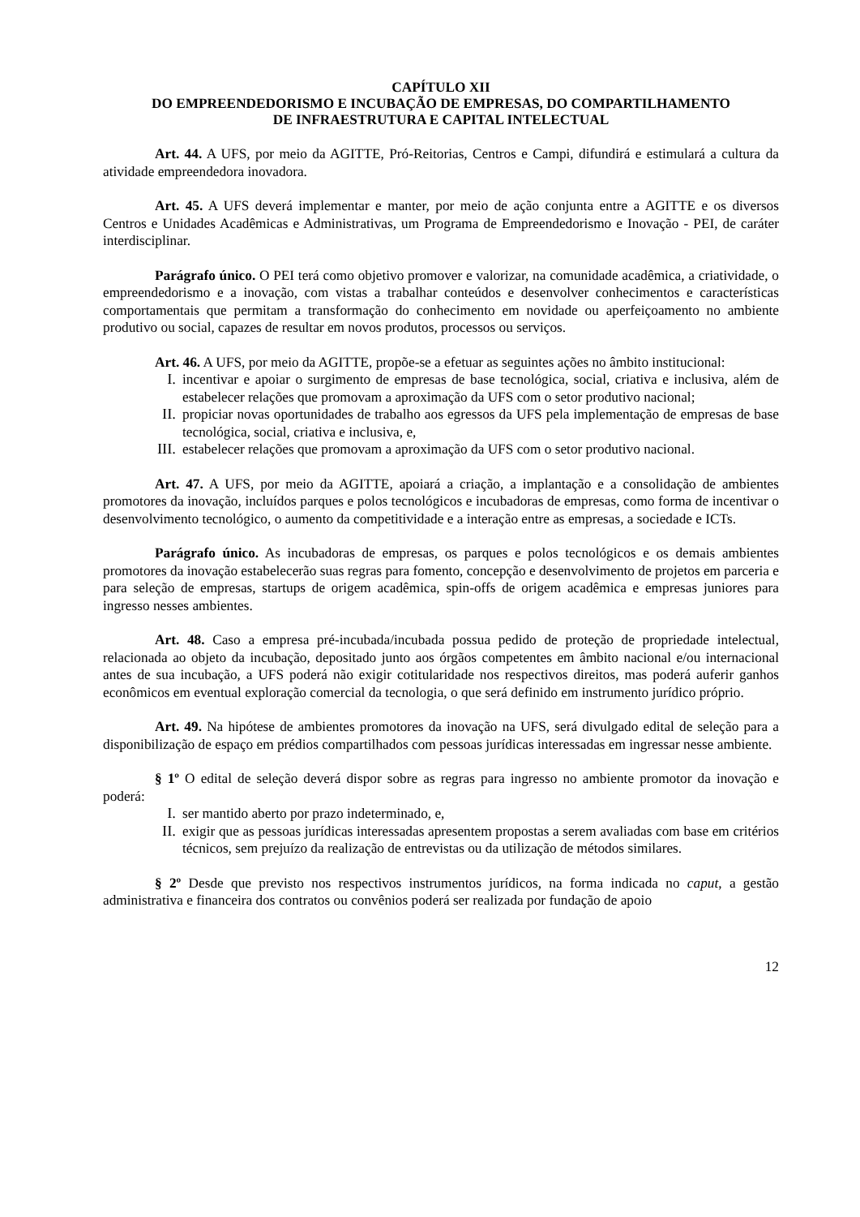CAPÍTULO XII
DO EMPREENDEDORISMO E INCUBAÇÃO DE EMPRESAS, DO COMPARTILHAMENTO
DE INFRAESTRUTURA E CAPITAL INTELECTUAL
Art. 44. A UFS, por meio da AGITTE, Pró-Reitorias, Centros e Campi, difundirá e estimulará a cultura da atividade empreendedora inovadora.
Art. 45. A UFS deverá implementar e manter, por meio de ação conjunta entre a AGITTE e os diversos Centros e Unidades Acadêmicas e Administrativas, um Programa de Empreendedorismo e Inovação - PEI, de caráter interdisciplinar.
Parágrafo único. O PEI terá como objetivo promover e valorizar, na comunidade acadêmica, a criatividade, o empreendedorismo e a inovação, com vistas a trabalhar conteúdos e desenvolver conhecimentos e características comportamentais que permitam a transformação do conhecimento em novidade ou aperfeiçoamento no ambiente produtivo ou social, capazes de resultar em novos produtos, processos ou serviços.
Art. 46. A UFS, por meio da AGITTE, propõe-se a efetuar as seguintes ações no âmbito institucional:
I. incentivar e apoiar o surgimento de empresas de base tecnológica, social, criativa e inclusiva, além de estabelecer relações que promovam a aproximação da UFS com o setor produtivo nacional;
II. propiciar novas oportunidades de trabalho aos egressos da UFS pela implementação de empresas de base tecnológica, social, criativa e inclusiva, e,
III. estabelecer relações que promovam a aproximação da UFS com o setor produtivo nacional.
Art. 47. A UFS, por meio da AGITTE, apoiará a criação, a implantação e a consolidação de ambientes promotores da inovação, incluídos parques e polos tecnológicos e incubadoras de empresas, como forma de incentivar o desenvolvimento tecnológico, o aumento da competitividade e a interação entre as empresas, a sociedade e ICTs.
Parágrafo único. As incubadoras de empresas, os parques e polos tecnológicos e os demais ambientes promotores da inovação estabelecerão suas regras para fomento, concepção e desenvolvimento de projetos em parceria e para seleção de empresas, startups de origem acadêmica, spin-offs de origem acadêmica e empresas juniores para ingresso nesses ambientes.
Art. 48. Caso a empresa pré-incubada/incubada possua pedido de proteção de propriedade intelectual, relacionada ao objeto da incubação, depositado junto aos órgãos competentes em âmbito nacional e/ou internacional antes de sua incubação, a UFS poderá não exigir cotitularidade nos respectivos direitos, mas poderá auferir ganhos econômicos em eventual exploração comercial da tecnologia, o que será definido em instrumento jurídico próprio.
Art. 49. Na hipótese de ambientes promotores da inovação na UFS, será divulgado edital de seleção para a disponibilização de espaço em prédios compartilhados com pessoas jurídicas interessadas em ingressar nesse ambiente.
§ 1º O edital de seleção deverá dispor sobre as regras para ingresso no ambiente promotor da inovação e poderá:
I. ser mantido aberto por prazo indeterminado, e,
II. exigir que as pessoas jurídicas interessadas apresentem propostas a serem avaliadas com base em critérios técnicos, sem prejuízo da realização de entrevistas ou da utilização de métodos similares.
§ 2º Desde que previsto nos respectivos instrumentos jurídicos, na forma indicada no caput, a gestão administrativa e financeira dos contratos ou convênios poderá ser realizada por fundação de apoio
12